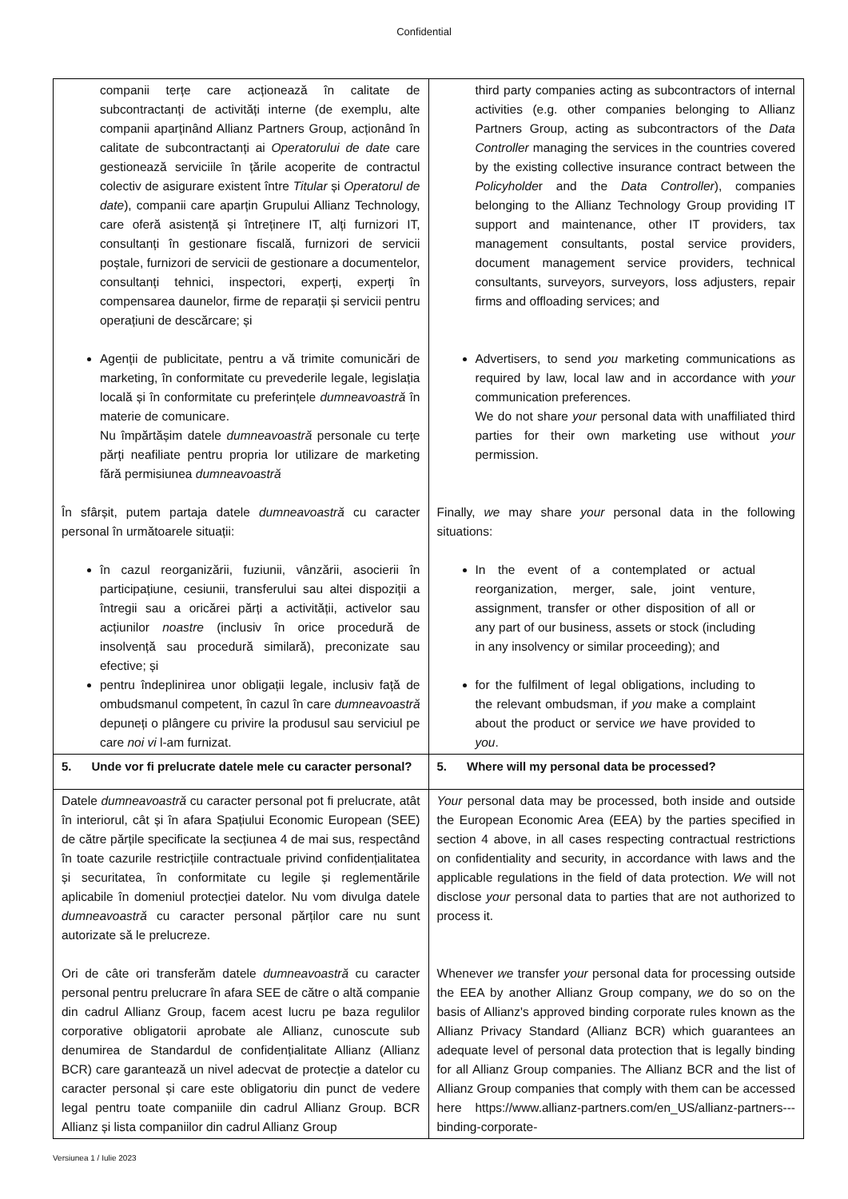Confidential
| companii terțe care acționează în calitate de subcontractanți de activități interne (de exemplu, alte companii aparținând Allianz Partners Group, acționând în calitate de subcontractanți ai Operatorului de date care gestionează serviciile în țările acoperite de contractul colectiv de asigurare existent între Titular și Operatorul de date ), companii care aparțin Grupului Allianz Technology, care oferă asistență și întreținere IT, alți furnizori IT, consultanți în gestionare fiscală, furnizori de servicii poștale, furnizori de servicii de gestionare a documentelor, consultanți tehnici, inspectori, experți, experți în compensarea daunelor, firme de reparații și servicii pentru operațiuni de descărcare; și Agenții de publicitate, pentru a vă trimite comunicări de marketing, în conformitate cu prevederile legale, legislația locală și în conformitate cu preferințele dumneavoastră în materie de comunicare. Nu împărtășim datele dumneavoastră personale cu terțe părți neafiliate pentru propria lor utilizare de marketing fără permisiunea dumneavoastră În sfârșit, putem partaja datele dumneavoastră cu caracter personal în următoarele situații: în cazul reorganizării, fuziunii, vânzării, asocierii în participațiune, cesiunii, transferului sau altei dispoziții a întregii sau a oricărei părți a activității, activelor sau acțiunilor noastre (inclusiv în orice procedură de insolvență sau procedură similară), preconizate sau efective; și pentru îndeplinirea unor obligații legale, inclusiv față de ombudsmanul competent, în cazul în care dumneavoastră depuneți o plângere cu privire la produsul sau serviciul pe care noi vi l-am furnizat. | third party companies acting as subcontractors of internal activities (e.g. other companies belonging to Allianz Partners Group, acting as subcontractors of the Data Controller managing the services in the countries covered by the existing collective insurance contract between the Policyholde r and the Data Controller ), companies belonging to the Allianz Technology Group providing IT support and maintenance, other IT providers, tax management consultants, postal service providers, document management service providers, technical consultants, surveyors, surveyors, loss adjusters, repair firms and offloading services; and Advertisers, to send you marketing communications as required by law, local law and in accordance with your communication preferences. We do not share your personal data with unaffiliated third parties for their own marketing use without your permission. Finally, we may share your personal data in the following situations: In the event of a contemplated or actual reorganization, merger, sale, joint venture, assignment, transfer or other disposition of all or any part of our business, assets or stock (including in any insolvency or similar proceeding); and for the fulfilment of legal obligations, including to the relevant ombudsman, if you make a complaint about the product or service we have provided to you . |
| 5. Unde vor fi prelucrate datele mele cu caracter personal? | 5. Where will my personal data be processed? |
| Datele dumneavoastră cu caracter personal pot fi prelucrate, atât în interiorul, cât și în afara Spațiului Economic European (SEE) de către părțile specificate la secțiunea 4 de mai sus, respectând în toate cazurile restricțiile contractuale privind confidențialitatea și securitatea, în conformitate cu legile și reglementările aplicabile în domeniul protecției datelor. Nu vom divulga datele dumneavoastră cu caracter personal părților care nu sunt autorizate să le prelucreze. Ori de câte ori transferăm datele dumneavoastră cu caracter personal pentru prelucrare în afara SEE de către o altă companie din cadrul Allianz Group, facem acest lucru pe baza regulilor corporative obligatorii aprobate ale Allianz, cunoscute sub denumirea de Standardul de confidențialitate Allianz (Allianz BCR) care garantează un nivel adecvat de protecție a datelor cu caracter personal și care este obligatoriu din punct de vedere legal pentru toate companiile din cadrul Allianz Group. BCR Allianz și lista companiilor din cadrul Allianz Group | Your personal data may be processed, both inside and outside the European Economic Area (EEA) by the parties specified in section 4 above, in all cases respecting contractual restrictions on confidentiality and security, in accordance with laws and the applicable regulations in the field of data protection. We will not disclose your personal data to parties that are not authorized to process it. Whenever we transfer your personal data for processing outside the EEA by another Allianz Group company, we do so on the basis of Allianz's approved binding corporate rules known as the Allianz Privacy Standard (Allianz BCR) which guarantees an adequate level of personal data protection that is legally binding for all Allianz Group companies. The Allianz BCR and the list of Allianz Group companies that comply with them can be accessed here https://www.allianz-partners.com/en_US/allianz-partners---binding-corporate- |
Versiunea 1 / Iulie 2023